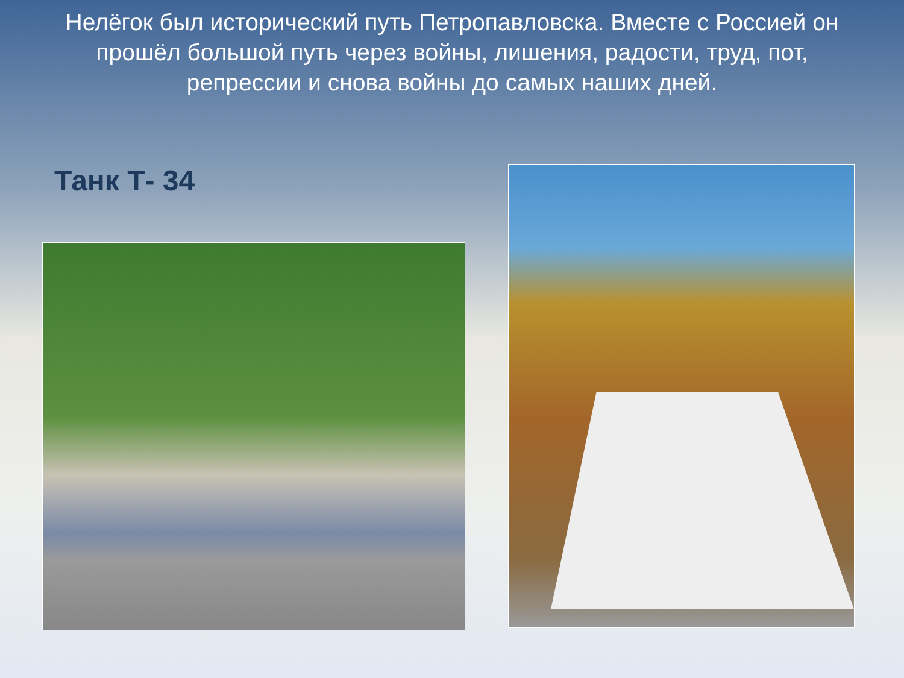Нелёгок был исторический путь Петропавловска. Вместе с Россией он прошёл большой путь через войны, лишения, радости, труд, пот, репрессии и снова войны до самых наших дней.
Танк Т- 34